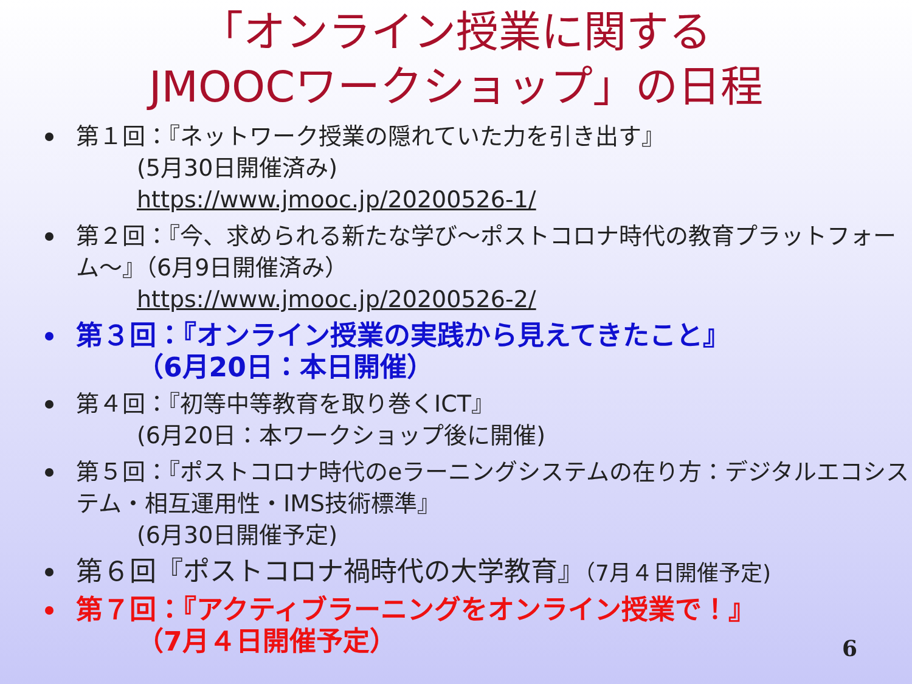「オンライン授業に関する
JMOOCワークショップ」の日程
第１回：『ネットワーク授業の隠れていた力を引き出す』
(5月30日開催済み)
https://www.jmooc.jp/20200526-1/
第２回：『今、求められる新たな学び～ポストコロナ時代の教育プラットフォーム～』（6月9日開催済み）
https://www.jmooc.jp/20200526-2/
第３回：『オンライン授業の実践から見えてきたこと』
（6月20日：本日開催）
第４回：『初等中等教育を取り巻くICT』
(6月20日：本ワークショップ後に開催)
第５回：『ポストコロナ時代のeラーニングシステムの在り方：デジタルエコシステム・相互運用性・IMS技術標準』
(6月30日開催予定)
第６回『ポストコロナ禍時代の大学教育』（7月４日開催予定)
第７回：『アクティブラーニングをオンライン授業で！』
（7月４日開催予定）
6